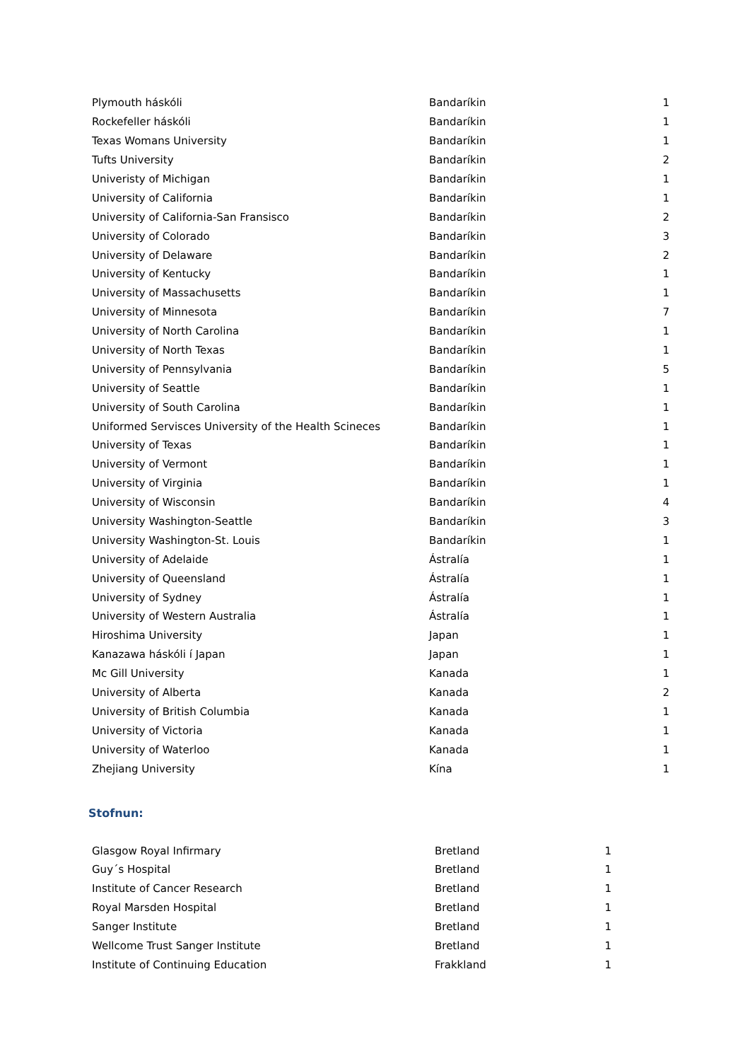| Plymouth háskóli | Bandaríkin | 1 |
| Rockefeller háskóli | Bandaríkin | 1 |
| Texas Womans University | Bandaríkin | 1 |
| Tufts University | Bandaríkin | 2 |
| Univeristy of Michigan | Bandaríkin | 1 |
| University of California | Bandaríkin | 1 |
| University of California-San Fransisco | Bandaríkin | 2 |
| University of Colorado | Bandaríkin | 3 |
| University of Delaware | Bandaríkin | 2 |
| University of Kentucky | Bandaríkin | 1 |
| University of Massachusetts | Bandaríkin | 1 |
| University of Minnesota | Bandaríkin | 7 |
| University of North Carolina | Bandaríkin | 1 |
| University of North Texas | Bandaríkin | 1 |
| University of Pennsylvania | Bandaríkin | 5 |
| University of Seattle | Bandaríkin | 1 |
| University of South Carolina | Bandaríkin | 1 |
| Uniformed Servisces University of the Health Scineces | Bandaríkin | 1 |
| University of Texas | Bandaríkin | 1 |
| University of Vermont | Bandaríkin | 1 |
| University of Virginia | Bandaríkin | 1 |
| University of Wisconsin | Bandaríkin | 4 |
| University Washington-Seattle | Bandaríkin | 3 |
| University Washington-St. Louis | Bandaríkin | 1 |
| University of Adelaide | Ástralía | 1 |
| University of Queensland | Ástralía | 1 |
| University of Sydney | Ástralía | 1 |
| University of Western Australia | Ástralía | 1 |
| Hiroshima University | Japan | 1 |
| Kanazawa háskóli í Japan | Japan | 1 |
| Mc Gill University | Kanada | 1 |
| University of Alberta | Kanada | 2 |
| University of British Columbia | Kanada | 1 |
| University of Victoria | Kanada | 1 |
| University of Waterloo | Kanada | 1 |
| Zhejiang University | Kína | 1 |
Stofnun:
| Glasgow Royal Infirmary | Bretland | 1 |
| Guy´s Hospital | Bretland | 1 |
| Institute of Cancer Research | Bretland | 1 |
| Royal Marsden Hospital | Bretland | 1 |
| Sanger Institute | Bretland | 1 |
| Wellcome Trust Sanger Institute | Bretland | 1 |
| Institute of Continuing Education | Frakkland | 1 |